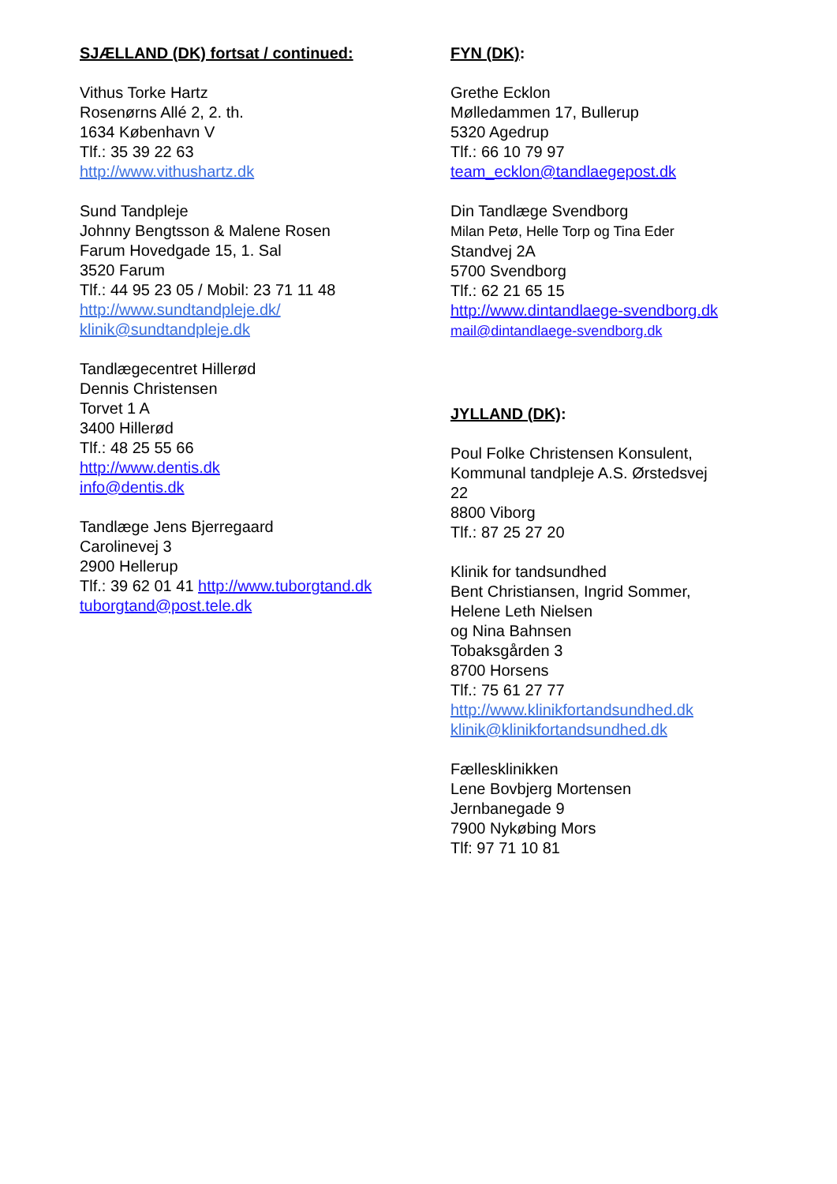SJÆLLAND (DK) fortsat / continued:
Vithus Torke Hartz
Rosenørns Allé 2, 2. th.
1634 København V
Tlf.: 35 39 22 63
http://www.vithushartz.dk
Sund Tandpleje
Johnny Bengtsson & Malene Rosen
Farum Hovedgade 15, 1. Sal
3520 Farum
Tlf.: 44 95 23 05 / Mobil: 23 71 11 48
http://www.sundtandpleje.dk/
klinik@sundtandpleje.dk
Tandlægecentret Hillerød
Dennis Christensen
Torvet 1 A
3400 Hillerød
Tlf.: 48 25 55 66
http://www.dentis.dk
info@dentis.dk
Tandlæge Jens Bjerregaard
Carolinevej 3
2900 Hellerup
Tlf.: 39 62 01 41 http://www.tuborgtand.dk
tuborgtand@post.tele.dk
FYN (DK):
Grethe Ecklon
Mølledammen 17, Bullerup
5320 Agedrup
Tlf.: 66 10 79 97
team_ecklon@tandlaegepost.dk
Din Tandlæge Svendborg
Milan Petø, Helle Torp og Tina Eder
Standvej 2A
5700 Svendborg
Tlf.: 62 21 65 15
http://www.dintandlaege-svendborg.dk
mail@dintandlaege-svendborg.dk
JYLLAND (DK):
Poul Folke Christensen Konsulent,
Kommunal tandpleje A.S. Ørstedsvej
22
8800 Viborg
Tlf.: 87 25 27 20
Klinik for tandsundhed
Bent Christiansen, Ingrid Sommer,
Helene Leth Nielsen
og Nina Bahnsen
Tobaksgården 3
8700 Horsens
Tlf.: 75 61 27 77
http://www.klinikfortandsundhed.dk
klinik@klinikfortandsundhed.dk
Fællesklinikken
Lene Bovbjerg Mortensen
Jernbanegade 9
7900 Nykøbing Mors
Tlf: 97 71 10 81